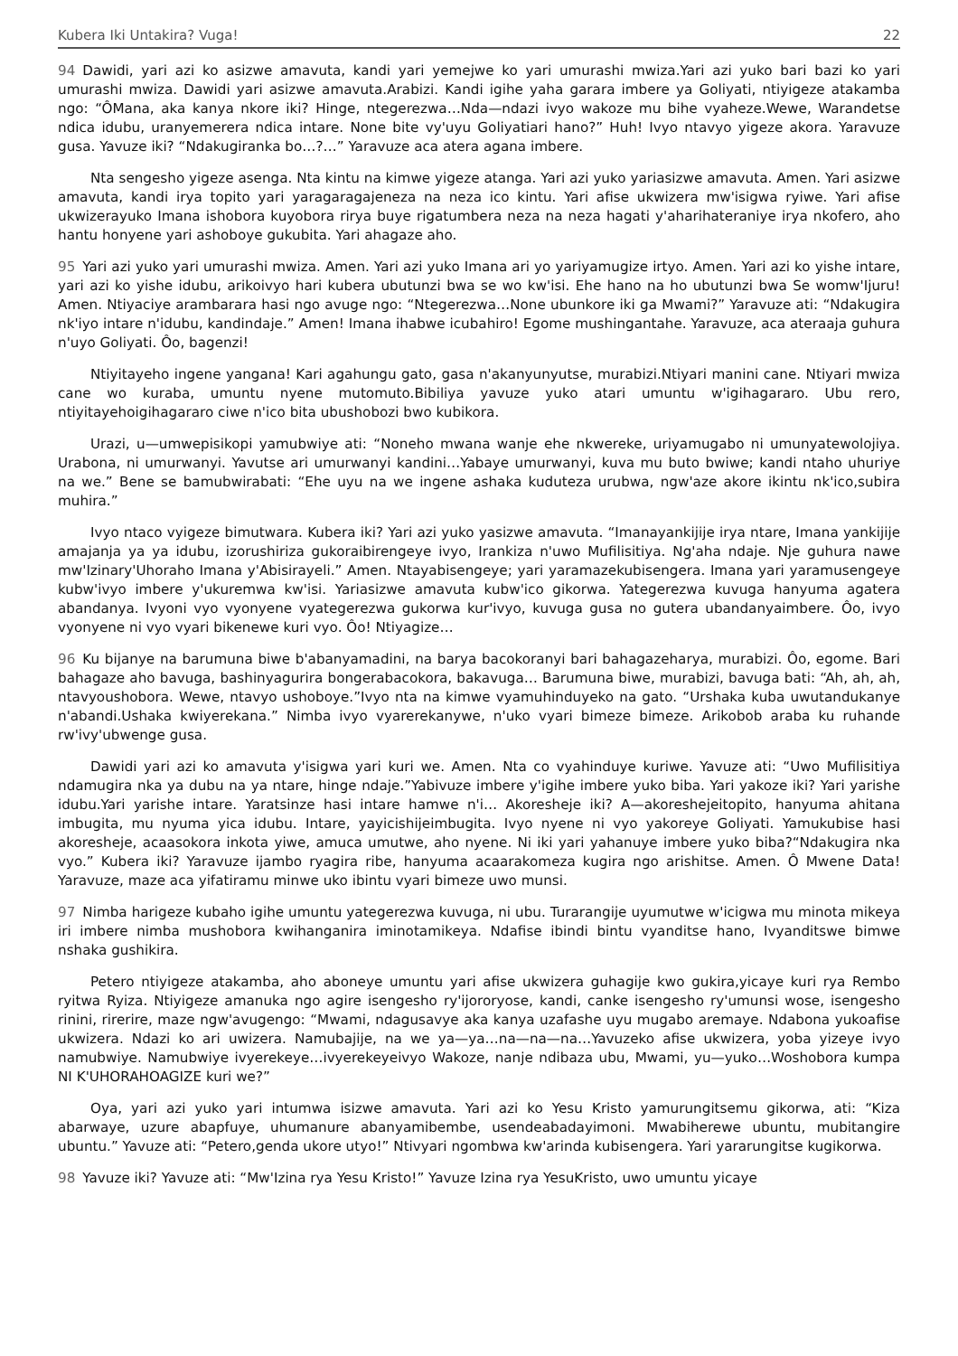Kubera Iki Untakira? Vuga! 22
94 Dawidi, yari azi ko asizwe amavuta, kandi yari yemejwe ko yari umurashi mwiza.Yari azi yuko bari bazi ko yari umurashi mwiza. Dawidi yari asizwe amavuta.Arabizi. Kandi igihe yaha garara imbere ya Goliyati, ntiyigeze atakamba ngo: “ÔMana, aka kanya nkore iki? Hinge, ntegerezwa…Nda—ndazi ivyo wakoze mu bihe vyaheze.Wewe, Warandetse ndica idubu, uranyemerera ndica intare. None bite vy'uyu Goliyatiari hano?” Huh! Ivyo ntavyo yigeze akora. Yaravuze gusa. Yavuze iki? “Ndakugiranka bo…?…” Yaravuze aca atera agana imbere.
Nta sengesho yigeze asenga. Nta kintu na kimwe yigeze atanga. Yari azi yuko yariasizwe amavuta. Amen. Yari asizwe amavuta, kandi irya topito yari yaragaragajeneza na neza ico kintu. Yari afise ukwizera mw'isigwa ryiwe. Yari afise ukwizerayuko Imana ishobora kuyobora rirya buye rigatumbera neza na neza hagati y'aharihateraniye irya nkofero, aho hantu honyene yari ashoboye gukubita. Yari ahagaze aho.
95 Yari azi yuko yari umurashi mwiza. Amen. Yari azi yuko Imana ari yo yariyamugize irtyo. Amen. Yari azi ko yishe intare, yari azi ko yishe idubu, arikoivyo hari kubera ubutunzi bwa se wo kw'isi. Ehe hano na ho ubutunzi bwa Se womw'Ijuru! Amen. Ntiyaciye arambarara hasi ngo avuge ngo: “Ntegerezwa…None ubunkore iki ga Mwami?” Yaravuze ati: “Ndakugira nk'iyo intare n'idubu, kandindaje.” Amen! Imana ihabwe icubahiro! Egome mushingantahe. Yaravuze, aca ateraaja guhura n'uyo Goliyati. Ôo, bagenzi!
Ntiyitayeho ingene yangana! Kari agahungu gato, gasa n'akanyunyutse, murabizi.Ntiyari manini cane. Ntiyari mwiza cane wo kuraba, umuntu nyene mutomuto.Bibiliya yavuze yuko atari umuntu w'igihagararo. Ubu rero, ntiyitayehoigihagararo ciwe n'ico bita ubushobozi bwo kubikora.
Urazi, u—umwepisikopi yamubwiye ati: “Noneho mwana wanje ehe nkwereke, uriyamugabo ni umunyatewolojiya. Urabona, ni umurwanyi. Yavutse ari umurwanyi kandini…Yabaye umurwanyi, kuva mu buto bwiwe; kandi ntaho uhuriye na we.” Bene se bamubwirabati: “Ehe uyu na we ingene ashaka kuduteza urubwa, ngw'aze akore ikintu nk'ico,subira muhira.”
Ivyo ntaco vyigeze bimutwara. Kubera iki? Yari azi yuko yasizwe amavuta. “Imanayankijije irya ntare, Imana yankijije amajanja ya ya idubu, izorushiriza gukoraibirengeye ivyo, Irankiza n'uwo Mufilisitiya. Ng'aha ndaje. Nje guhura nawe mw'Izinary'Uhoraho Imana y'Abisirayeli.” Amen. Ntayabisengeye; yari yaramazekubisengera. Imana yari yaramusengeye kubw'ivyo imbere y'ukuremwa kw'isi. Yariasizwe amavuta kubw'ico gikorwa. Yategerezwa kuvuga hanyuma agatera abandanya. Ivyoni vyo vyonyene vyategerezwa gukorwa kur'ivyo, kuvuga gusa no gutera ubandanyaimbere. Ôo, ivyo vyonyene ni vyo vyari bikenewe kuri vyo. Ôo! Ntiyagize…
96 Ku bijanye na barumuna biwe b'abanyamadini, na barya bacokoranyi bari bahagazeharya, murabizi. Ôo, egome. Bari bahagaze aho bavuga, bashinyagurira bongerabacokora, bakavuga… Barumuna biwe, murabizi, bavuga bati: “Ah, ah, ah, ntavyoushobora. Wewe, ntavyo ushoboye.”Ivyo nta na kimwe vyamuhinduyeko na gato. “Urshaka kuba uwutandukanye n'abandi.Ushaka kwiyerekana.” Nimba ivyo vyarerekanywe, n'uko vyari bimeze bimeze. Arikobob araba ku ruhande rw'ivy'ubwenge gusa.
Dawidi yari azi ko amavuta y'isigwa yari kuri we. Amen. Nta co vyahinduye kuriwe. Yavuze ati: “Uwo Mufilisitiya ndamugira nka ya dubu na ya ntare, hinge ndaje.”Yabivuze imbere y'igihe imbere yuko biba. Yari yakoze iki? Yari yarishe idubu.Yari yarishe intare. Yaratsinze hasi intare hamwe n'i… Akoresheje iki? A—akoreshejeitopito, hanyuma ahitana imbugita, mu nyuma yica idubu. Intare, yayicishijeimbugita. Ivyo nyene ni vyo yakoreye Goliyati. Yamukubise hasi akoresheje, acaasokora inkota yiwe, amuca umutwe, aho nyene. Ni iki yari yahanuye imbere yuko biba?“Ndakugira nka vyo.” Kubera iki? Yaravuze ijambo ryagira ribe, hanyuma acaarakomeza kugira ngo arishitse. Amen. Ô Mwene Data! Yaravuze, maze aca yifatiramu minwe uko ibintu vyari bimeze uwo munsi.
97 Nimba harigeze kubaho igihe umuntu yategerezwa kuvuga, ni ubu. Turarangije uyumutwe w'icigwa mu minota mikeya iri imbere nimba mushobora kwihanganira iminotamikeya. Ndafise ibindi bintu vyanditse hano, Ivyanditswe bimwe nshaka gushikira.
Petero ntiyigeze atakamba, aho aboneye umuntu yari afise ukwizera guhagije kwo gukira,yicaye kuri rya Rembo ryitwa Ryiza. Ntiyigeze amanuka ngo agire isengesho ry'ijororyose, kandi, canke isengesho ry'umunsi wose, isengesho rinini, rirerire, maze ngw'avugengo: “Mwami, ndagusavye aka kanya uzafashe uyu mugabo aremaye. Ndabona yukoafise ukwizera. Ndazi ko ari uwizera. Namubajije, na we ya—ya…na—na—na…Yavuzeko afise ukwizera, yoba yizeye ivyo namubwiye. Namubwiye ivyerekeye…ivyerekeyeivyo Wakoze, nanje ndibaza ubu, Mwami, yu—yuko…Woshobora kumpa NI K'UHORAHOAGIZE kuri we?”
Oya, yari azi yuko yari intumwa isizwe amavuta. Yari azi ko Yesu Kristo yamurungitsemu gikorwa, ati: “Kiza abarwaye, uzure abapfuye, uhumanure abanyamibembe, usendeabadayimoni. Mwabiherewe ubuntu, mubitangire ubuntu.” Yavuze ati: “Petero,genda ukore utyo!” Ntivyari ngombwa kw'arinda kubisengera. Yari yararungitse kugikorwa.
98 Yavuze iki? Yavuze ati: “Mw'Izina rya Yesu Kristo!” Yavuze Izina rya YesuKristo, uwo umuntu yicaye